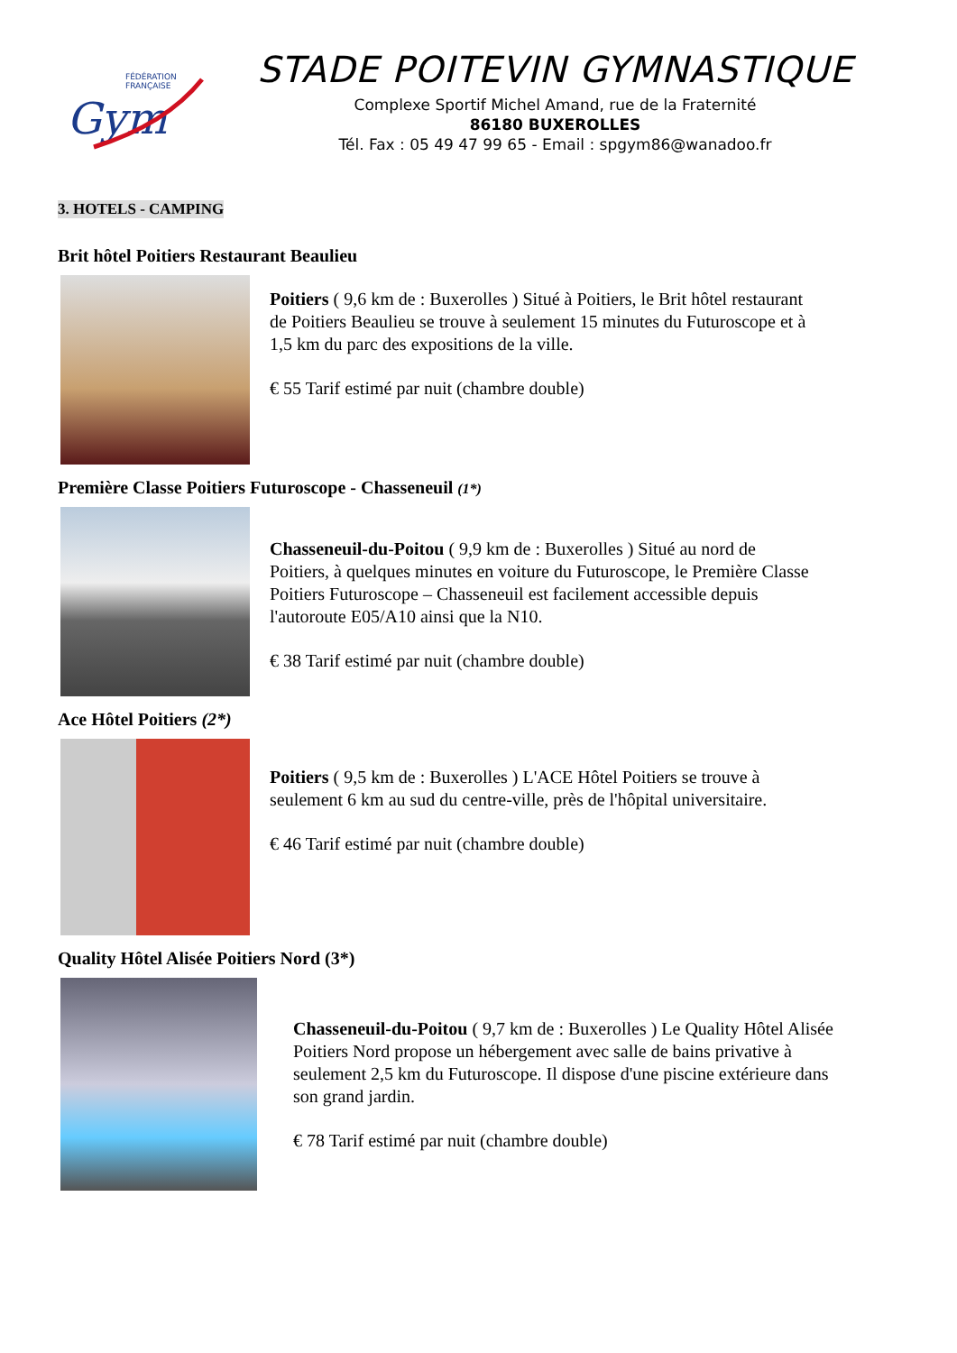FÉDÉRATION
FRANÇAISE
Gym
STADE POITEVIN GYMNASTIQUE
Complexe Sportif Michel Amand, rue de la Fraternité
86180 BUXEROLLES
Tél. Fax : 05 49 47 99 65 - Email : spgym86@wanadoo.fr
3. HOTELS - CAMPING
Brit hôtel Poitiers Restaurant Beaulieu
Poitiers ( 9,6 km de : Buxerolles ) Situé à Poitiers, le Brit hôtel restaurant de Poitiers Beaulieu se trouve à seulement 15 minutes du Futuroscope et à 1,5 km du parc des expositions de la ville.
€ 55 Tarif estimé par nuit (chambre double)
Première Classe Poitiers Futuroscope - Chasseneuil (1*)
Chasseneuil-du-Poitou ( 9,9 km de : Buxerolles ) Situé au nord de Poitiers, à quelques minutes en voiture du Futuroscope, le Première Classe Poitiers Futuroscope – Chasseneuil est facilement accessible depuis l'autoroute E05/A10 ainsi que la N10.
€ 38 Tarif estimé par nuit (chambre double)
Ace Hôtel Poitiers (2*)
Poitiers ( 9,5 km de : Buxerolles ) L'ACE Hôtel Poitiers se trouve à seulement 6 km au sud du centre-ville, près de l'hôpital universitaire.
€ 46 Tarif estimé par nuit (chambre double)
Quality Hôtel Alisée Poitiers Nord (3*)
Chasseneuil-du-Poitou ( 9,7 km de : Buxerolles ) Le Quality Hôtel Alisée Poitiers Nord propose un hébergement avec salle de bains privative à seulement 2,5 km du Futuroscope. Il dispose d'une piscine extérieure dans son grand jardin.
€ 78 Tarif estimé par nuit (chambre double)